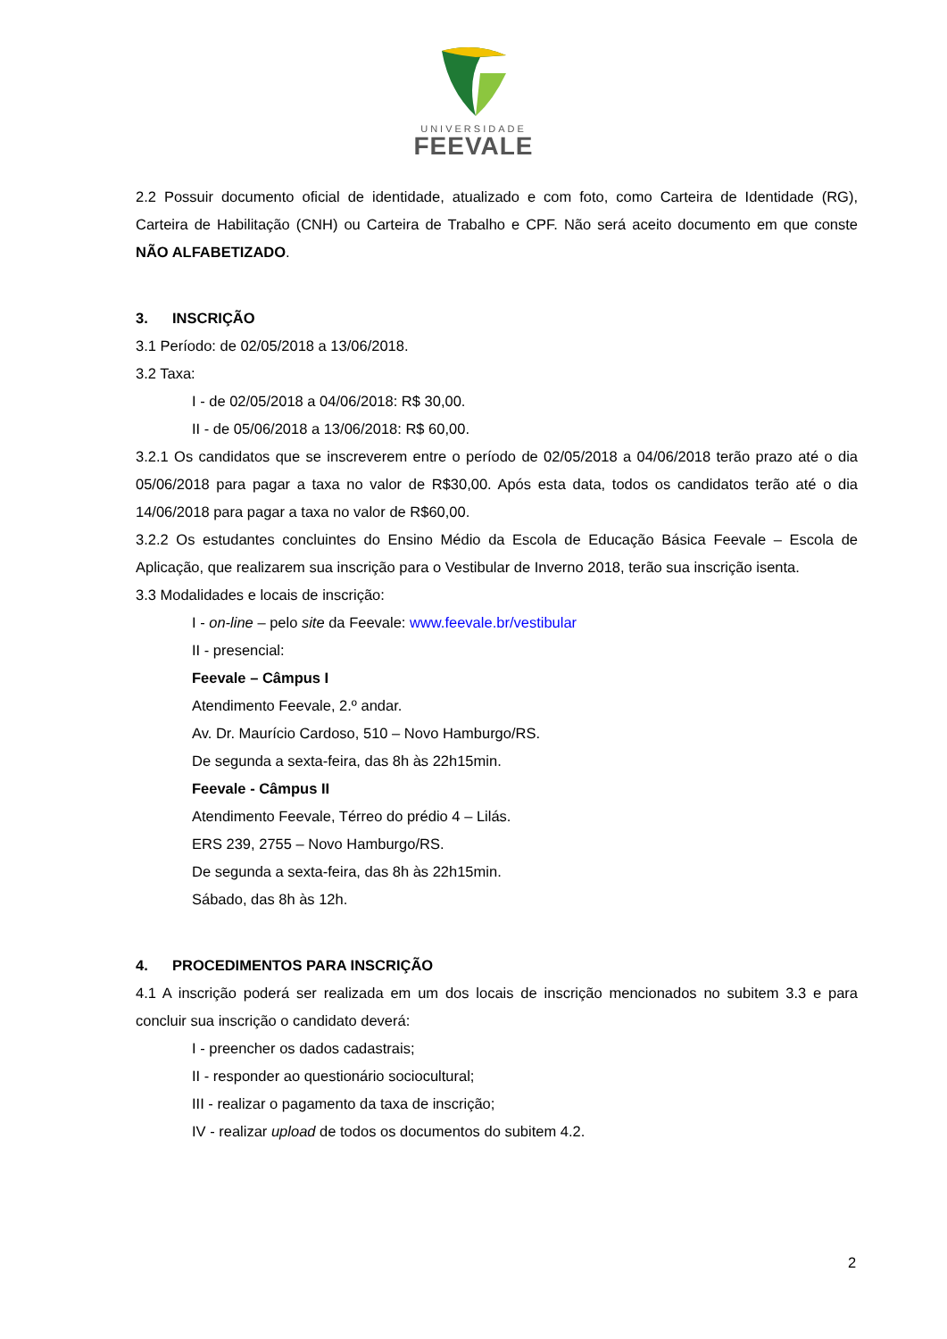UNIVERSIDADE
FEEVALE
2.2 Possuir documento oficial de identidade, atualizado e com foto, como Carteira de Identidade (RG), Carteira de Habilitação (CNH) ou Carteira de Trabalho e CPF. Não será aceito documento em que conste NÃO ALFABETIZADO.
3. INSCRIÇÃO
3.1 Período: de 02/05/2018 a 13/06/2018.
3.2 Taxa:
I - de 02/05/2018 a 04/06/2018: R$ 30,00.
II - de 05/06/2018 a 13/06/2018: R$ 60,00.
3.2.1 Os candidatos que se inscreverem entre o período de 02/05/2018 a 04/06/2018 terão prazo até o dia 05/06/2018 para pagar a taxa no valor de R$30,00. Após esta data, todos os candidatos terão até o dia 14/06/2018 para pagar a taxa no valor de R$60,00.
3.2.2 Os estudantes concluintes do Ensino Médio da Escola de Educação Básica Feevale – Escola de Aplicação, que realizarem sua inscrição para o Vestibular de Inverno 2018, terão sua inscrição isenta.
3.3 Modalidades e locais de inscrição:
I - on-line – pelo site da Feevale: www.feevale.br/vestibular
II - presencial:
Feevale – Câmpus I
Atendimento Feevale, 2.º andar.
Av. Dr. Maurício Cardoso, 510 – Novo Hamburgo/RS.
De segunda a sexta-feira, das 8h às 22h15min.
Feevale - Câmpus II
Atendimento Feevale, Térreo do prédio 4 – Lilás.
ERS 239, 2755 – Novo Hamburgo/RS.
De segunda a sexta-feira, das 8h às 22h15min.
Sábado, das 8h às 12h.
4. PROCEDIMENTOS PARA INSCRIÇÃO
4.1 A inscrição poderá ser realizada em um dos locais de inscrição mencionados no subitem 3.3 e para concluir sua inscrição o candidato deverá:
I - preencher os dados cadastrais;
II - responder ao questionário sociocultural;
III - realizar o pagamento da taxa de inscrição;
IV - realizar upload de todos os documentos do subitem 4.2.
2